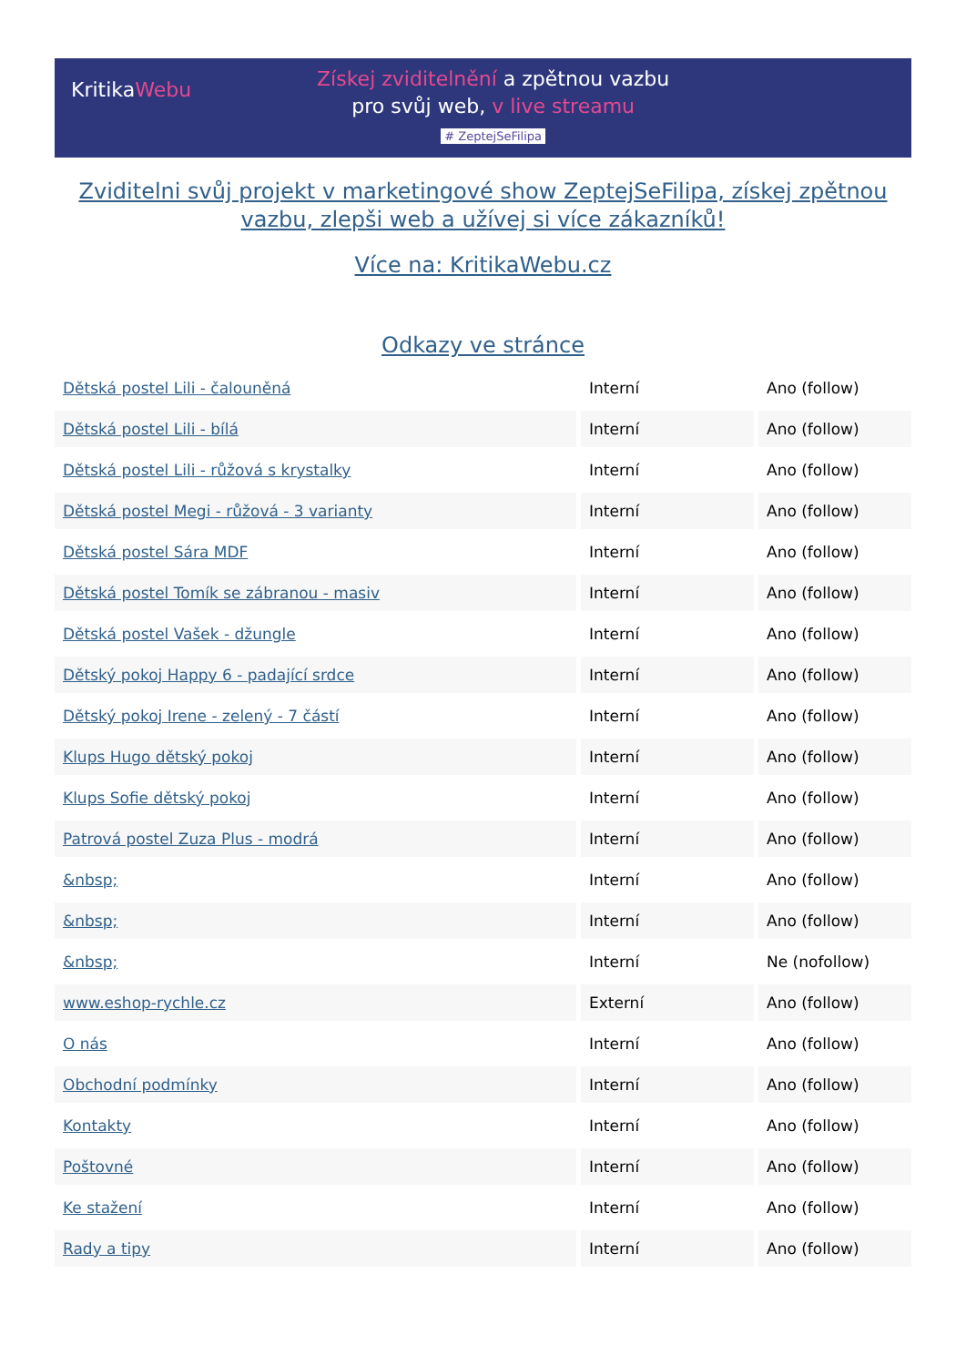KritikaWebu
Získej zviditelnění a zpětnou vazbu
pro svůj web, v live streamu
# ZeptejSeFilipa
Zviditelni svůj projekt v marketingové show ZeptejSeFilipa, získej zpětnou vazbu, zlepši web a užívej si více zákazníků!
Více na: KritikaWebu.cz
Odkazy ve stránce
| Dětská postel Lili - čalouněná | Interní | Ano (follow) |
| Dětská postel Lili - bílá | Interní | Ano (follow) |
| Dětská postel Lili - růžová s krystalky | Interní | Ano (follow) |
| Dětská postel Megi - růžová - 3 varianty | Interní | Ano (follow) |
| Dětská postel Sára MDF | Interní | Ano (follow) |
| Dětská postel Tomík se zábranou - masiv | Interní | Ano (follow) |
| Dětská postel Vašek - džungle | Interní | Ano (follow) |
| Dětský pokoj Happy 6 - padající srdce | Interní | Ano (follow) |
| Dětský pokoj Irene - zelený - 7 částí | Interní | Ano (follow) |
| Klups Hugo dětský pokoj | Interní | Ano (follow) |
| Klups Sofie dětský pokoj | Interní | Ano (follow) |
| Patrová postel Zuza Plus - modrá | Interní | Ano (follow) |
| &nbsp; | Interní | Ano (follow) |
| &nbsp; | Interní | Ano (follow) |
| &nbsp; | Interní | Ne (nofollow) |
| www.eshop-rychle.cz | Externí | Ano (follow) |
| O nás | Interní | Ano (follow) |
| Obchodní podmínky | Interní | Ano (follow) |
| Kontakty | Interní | Ano (follow) |
| Poštovné | Interní | Ano (follow) |
| Ke stažení | Interní | Ano (follow) |
| Rady a tipy | Interní | Ano (follow) |